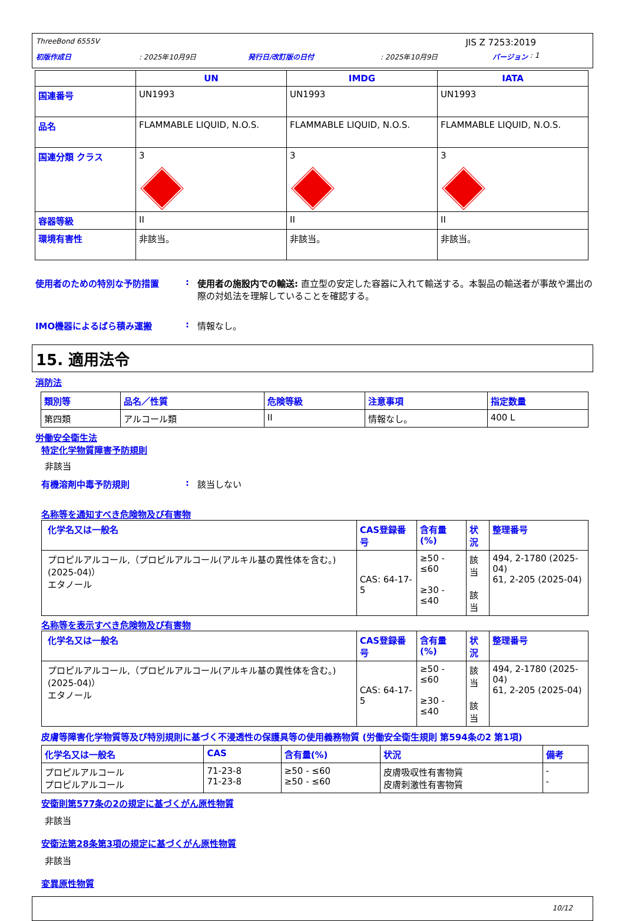ThreeBond 6555V JIS Z 7253:2019
初版作成日: 2025年10月9日 発行日/改訂版の日付: 2025年10月9日 バージョン : 1
| | UN | IMDG | IATA |
| 国連番号 | UN1993 | UN1993 | UN1993 |
| 品名 | FLAMMABLE LIQUID, N.O.S. | FLAMMABLE LIQUID, N.O.S. | FLAMMABLE LIQUID, N.O.S. |
| 国連分類 クラス | 3 | 3 | 3 |
| 容器等級 | II | II | II |
| 環境有害性 | 非該当。 | 非該当。 | 非該当。 |
使用者のための特別な予防措置: 使用者の施設内での輸送: 直立型の安定した容器に入れて輸送する。本製品の輸送者が事故や漏出の際の対処法を理解していることを確認する。
IMO機器によるばら積み運搬: 情報なし。
15. 適用法令
消防法
| 類別等 | 品名／性質 | 危険等級 | 注意事項 | 指定数量 |
| --- | --- | --- | --- | --- |
| 第四類 | アルコール類 | II | 情報なし。 | 400 L |
労働安全衛生法
特定化学物質障害予防規則
非該当
有機溶剤中毒予防規則: 該当しない
名称等を通知すべき危険物及び有害物
| 化学名又は一般名 | CAS登録番号 | 含有量(%) | 状況 | 整理番号 |
| --- | --- | --- | --- | --- |
| プロピルアルコール,（プロピルアルコール(アルキル基の異性体を含む。)(2025-04)） エタノール | CAS: 64-17-5 | ≥50 - ≤60 ≥30 - ≤40 | 該当 該当 | 494, 2-1780 (2025-04) 61, 2-205 (2025-04) |
名称等を表示すべき危険物及び有害物
| 化学名又は一般名 | CAS登録番号 | 含有量(%) | 状況 | 整理番号 |
| --- | --- | --- | --- | --- |
| プロピルアルコール,（プロピルアルコール(アルキル基の異性体を含む。)(2025-04)） エタノール | CAS: 64-17-5 | ≥50 - ≤60 ≥30 - ≤40 | 該当 該当 | 494, 2-1780 (2025-04) 61, 2-205 (2025-04) |
皮膚等障害化学物質等及び特別規則に基づく不浸透性の保護具等の使用義務物質 (労働安全衛生規則 第594条の2 第1項)
| 化学名又は一般名 | CAS | 含有量(%) | 状況 | 備考 |
| --- | --- | --- | --- | --- |
| プロピルアルコール プロピルアルコール | 71-23-8 71-23-8 | ≥50 - ≤60 ≥50 - ≤60 | 皮膚吸収性有害物質 皮膚刺激性有害物質 | - - |
安衛則第577条の2の規定に基づくがん原性物質
非該当
安衛法第28条第3項の規定に基づくがん原性物質
非該当
変異原性物質
10/12